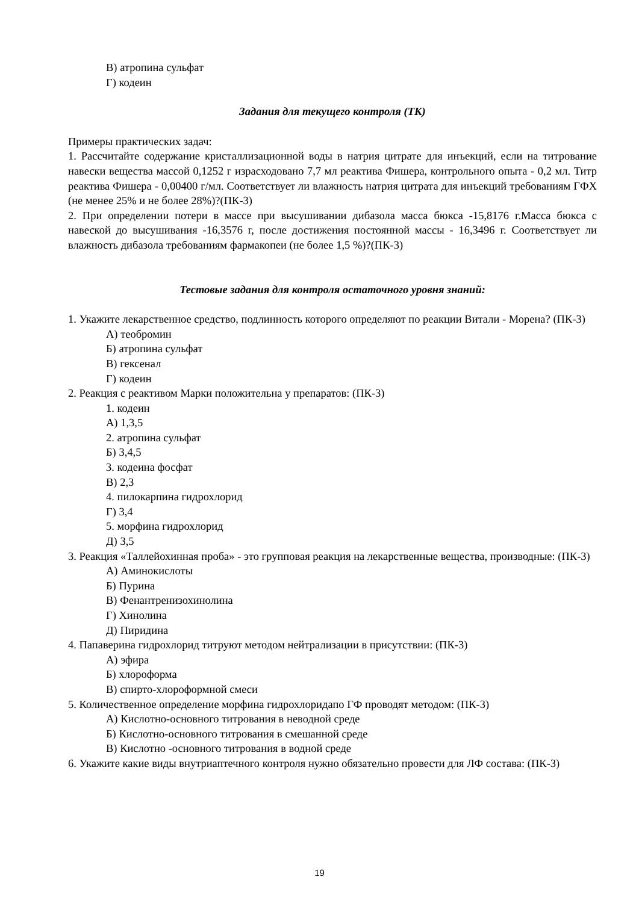В) атропина сульфат
Г) кодеин
Задания для текущего контроля (ТК)
Примеры практических задач:
1. Рассчитайте содержание кристаллизационной воды в натрия цитрате для инъекций, если на титрование навески вещества массой 0,1252 г израсходовано 7,7 мл реактива Фишера, контрольного опыта - 0,2 мл. Титр реактива Фишера - 0,00400 г/мл. Соответствует ли влажность натрия цитрата для инъекций требованиям ГФХ (не менее 25% и не более 28%)?(ПК-3)
2. При определении потери в массе при высушивании дибазола масса бюкса -15,8176 г.Масса бюкса с навеской до высушивания -16,3576 г, после достижения постоянной массы - 16,3496 г. Соответствует ли влажность дибазола требованиям фармакопеи (не более 1,5 %)?(ПК-3)
Тестовые задания для контроля остаточного уровня знаний:
1. Укажите лекарственное средство, подлинность которого определяют по реакции Витали - Морена? (ПК-3)
А) теобромин
Б) атропина сульфат
В) гексенал
Г) кодеин
2. Реакция с реактивом Марки положительна у препаратов: (ПК-3)
1. кодеин
А) 1,3,5
2. атропина сульфат
Б) 3,4,5
3. кодеина фосфат
В) 2,3
4. пилокарпина гидрохлорид
Г) 3,4
5. морфина гидрохлорид
Д) 3,5
3. Реакция «Таллейохинная проба» - это групповая реакция на лекарственные вещества, производные: (ПК-3)
А) Аминокислоты
Б) Пурина
В) Фенантренизохинолина
Г) Хинолина
Д) Пиридина
4. Папаверина гидрохлорид титруют методом нейтрализации в присутствии: (ПК-3)
А) эфира
Б) хлороформа
В) спирто-хлороформной смеси
5. Количественное определение морфина гидрохлоридапо ГФ проводят методом: (ПК-3)
А) Кислотно-основного титрования в неводной среде
Б) Кислотно-основного титрования в смешанной среде
В) Кислотно -основного титрования в водной среде
6. Укажите какие виды внутриаптечного контроля нужно обязательно провести для ЛФ состава: (ПК-3)
19